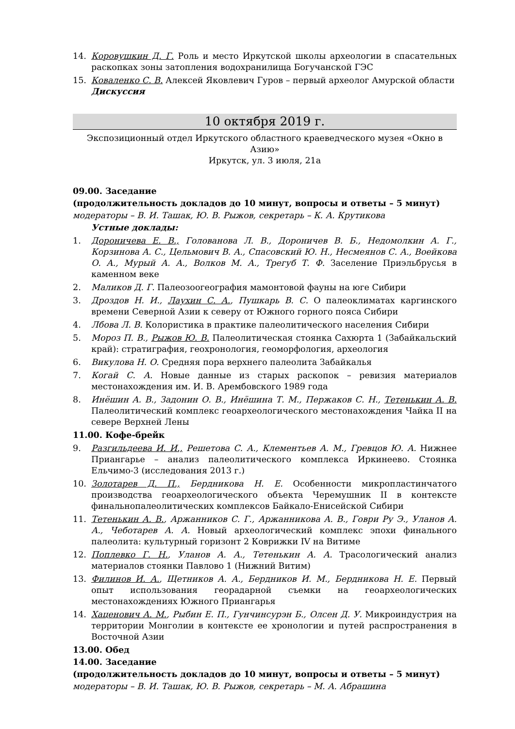14. Коровушкин Д. Г. Роль и место Иркутской школы археологии в спасательных раскопках зоны затопления водохранилища Богучанской ГЭС
15. Коваленко С. В. Алексей Яковлевич Гуров – первый археолог Амурской области
Дискуссия
10 октября 2019 г.
Экспозиционный отдел Иркутского областного краеведческого музея «Окно в Азию»
Иркутск, ул. 3 июля, 21а
09.00. Заседание
(продолжительность докладов до 10 минут, вопросы и ответы – 5 минут)
модераторы – В. И. Ташак, Ю. В. Рыжов, секретарь – К. А. Крутикова
Устные доклады:
1. Дороничева Е. В., Голованова Л. В., Дороничев В. Б., Недомолкин А. Г., Корзинова А. С., Цельмович В. А., Спасовский Ю. Н., Несмеянов С. А., Воейкова О. А., Мурый А. А., Волков М. А., Трегуб Т. Ф. Заселение Приэльбрусья в каменном веке
2. Маликов Д. Г. Палеозоогеография мамонтовой фауны на юге Сибири
3. Дроздов Н. И., Лаухин С. А., Пушкарь В. С. О палеоклиматах каргинского времени Северной Азии к северу от Южного горного пояса Сибири
4. Лбова Л. В. Колористика в практике палеолитического населения Сибири
5. Мороз П. В., Рыжов Ю. В. Палеолитическая стоянка Сахюрта 1 (Забайкальский край): стратиграфия, геохронология, геоморфология, археология
6. Викулова Н. О. Средняя пора верхнего палеолита Забайкалья
7. Когай С. А. Новые данные из старых раскопок – ревизия материалов местонахождения им. И. В. Арембовского 1989 года
8. Инёшин А. В., Задонин О. В., Инёшина Т. М., Пержаков С. Н., Тетенькин А. В. Палеолитический комплекс геоархеологического местонахождения Чайка II на севере Верхней Лены
11.00. Кофе-брейк
9. Разгильдеева И. И., Решетова С. А., Клементьев А. М., Гревцов Ю. А. Нижнее Приангарье – анализ палеолитического комплекса Иркинеево. Стоянка Ельчимо-3 (исследования 2013 г.)
10. Золотарев Д. П., Бердникова Н. Е. Особенности микропластинчатого производства геоархеологического объекта Черемушник II в контексте финальнопалеолитических комплексов Байкало-Енисейской Сибири
11. Тетенькин А. В., Аржанников С. Г., Аржанникова А. В., Говри Ру Э., Уланов А. А., Чеботарев А. А. Новый археологический комплекс эпохи финального палеолита: культурный горизонт 2 Коврижки IV на Витиме
12. Поплевко Г. Н., Уланов А. А., Тетенькин А. А. Трасологический анализ материалов стоянки Павлово 1 (Нижний Витим)
13. Филинов И. А., Щетников А. А., Бердников И. М., Бердникова Н. Е. Первый опыт использования георадарной съемки на геоархеологических местонахождениях Южного Приангарья
14. Хаценович А. М., Рыбин Е. П., Гунчинсурэн Б., Олсен Д. У. Микроиндустрия на территории Монголии в контексте ее хронологии и путей распространения в Восточной Азии
13.00. Обед
14.00. Заседание
(продолжительность докладов до 10 минут, вопросы и ответы – 5 минут)
модераторы – В. И. Ташак, Ю. В. Рыжов, секретарь – М. А. Абрашина